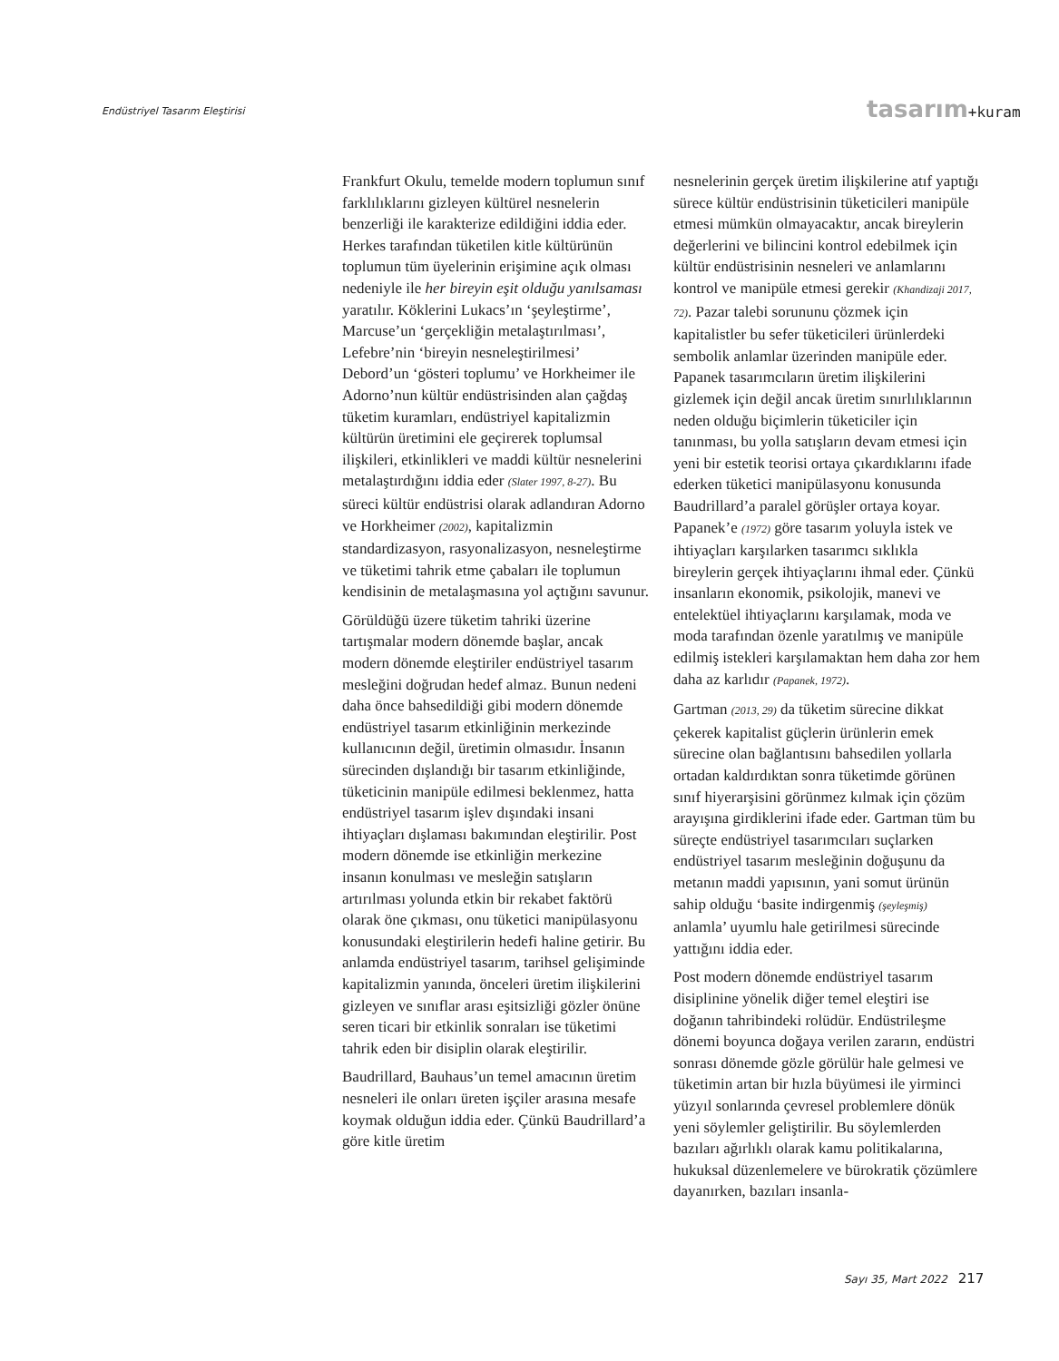Endüstriyel Tasarım Eleştirisi tasarım+kuram
Frankfurt Okulu, temelde modern toplumun sınıf farklılıklarını gizleyen kültürel nesnelerin benzerliği ile karakterize edildiğini iddia eder. Herkes tarafından tüketilen kitle kültürünün toplumun tüm üyelerinin erişimine açık olması nedeniyle ile her bireyin eşit olduğu yanılsaması yaratılır. Köklerini Lukacs’ın ‘şeyleştirme’, Marcuse’un ‘gerçekliğin metalaştırılması’, Lefebre’nin ‘bireyin nesneleştirilmesi’ Debord’un ‘gösteri toplumu’ ve Horkheimer ile Adorno’nun kültür endüstrisinden alan çağdaş tüketim kuramları, endüstriyel kapitalizmin kültürün üretimini ele geçirerek toplumsal ilişkileri, etkinlikleri ve maddi kültür nesnelerini metalaştırdığını iddia eder (Slater 1997, 8-27). Bu süreci kültür endüstrisi olarak adlandıran Adorno ve Horkheimer (2002), kapitalizmin standardizasyon, rasyonalizasyon, nesneleştirme ve tüketimi tahrik etme çabaları ile toplumun kendisinin de metalaşmasına yol açtığını savunur.
Görüldüğü üzere tüketim tahriki üzerine tartışmalar modern dönemde başlar, ancak modern dönemde eleştiriler endüstriyel tasarım mesleğini doğrudan hedef almaz. Bunun nedeni daha önce bahsedildiği gibi modern dönemde endüstriyel tasarım etkinliğinin merkezinde kullanıcının değil, üretimin olmasıdır. İnsanın sürecinden dışlandığı bir tasarım etkinliğinde, tüketicinin manipüle edilmesi beklenmez, hatta endüstriyel tasarım işlev dışındaki insani ihtiyaçları dışlaması bakımından eleştirilir. Post modern dönemde ise etkinliğin merkezine insanın konulması ve mesleğin satışların artırılması yolunda etkin bir rekabet faktörü olarak öne çıkması, onu tüketici manipülasyonu konusundaki eleştirilerin hedefi haline getirir. Bu anlamda endüstriyel tasarım, tarihsel gelişiminde kapitalizmin yanında, önceleri üretim ilişkilerini gizleyen ve sınıflar arası eşitsizliği gözler önüne seren ticari bir etkinlik sonraları ise tüketimi tahrik eden bir disiplin olarak eleştirilir.
Baudrillard, Bauhaus’un temel amacının üretim nesneleri ile onları üreten işçiler arasına mesafe koymak olduğun iddia eder. Çünkü Baudrillard’a göre kitle üretim
nesnelerinin gerçek üretim ilişkilerine atıf yaptığı sürece kültür endüstrisinin tüketicileri manipüle etmesi mümkün olmayacaktır, ancak bireylerin değerlerini ve bilincini kontrol edebilmek için kültür endüstrisinin nesneleri ve anlamlarını kontrol ve manipüle etmesi gerekir (Khandizaji 2017, 72). Pazar talebi sorununu çözmek için kapitalistler bu sefer tüketicileri ürünlerdeki sembolik anlamlar üzerinden manipüle eder. Papanek tasarımcıların üretim ilişkilerini gizlemek için değil ancak üretim sınırlılıklarının neden olduğu biçimlerin tüketiciler için tanınması, bu yolla satışların devam etmesi için yeni bir estetik teorisi ortaya çıkardıklarını ifade ederken tüketici manipülasyonu konusunda Baudrillard’a paralel görüşler ortaya koyar. Papanek’e (1972) göre tasarım yoluyla istek ve ihtiyaçları karşılarken tasarımcı sıklıkla bireylerin gerçek ihtiyaçlarını ihmal eder. Çünkü insanların ekonomik, psikolojik, manevi ve entelektüel ihtiyaçlarını karşılamak, moda ve moda tarafından özenle yaratılmış ve manipüle edilmiş istekleri karşılamaktan hem daha zor hem daha az karlıdır (Papanek, 1972).
Gartman (2013, 29) da tüketim sürecine dikkat çekerek kapitalist güçlerin ürünlerin emek sürecine olan bağlantısını bahsedilen yollarla ortadan kaldırdıktan sonra tüketimde görünen sınıf hiyerarşisini görünmez kılmak için çözüm arayışına girdiklerini ifade eder. Gartman tüm bu süreçte endüstriyel tasarımcıları suçlarken endüstriyel tasarım mesleğinin doğuşunu da metanın maddi yapısının, yani somut ürünün sahip olduğu ‘basite indirgenmiş (şeyleşmiş) anlamla’ uyumlu hale getirilmesi sürecinde yattığını iddia eder.
Post modern dönemde endüstriyel tasarım disiplinine yönelik diğer temel eleştiri ise doğanın tahribindeki rolüdür. Endüstrileşme dönemi boyunca doğaya verilen zararın, endüstri sonrası dönemde gözle görülür hale gelmesi ve tüketimin artan bir hızla büyümesi ile yirminci yüzyıl sonlarında çevresel problemlere dönük yeni söylemler geliştirilir. Bu söylemlerden bazıları ağırlıklı olarak kamu politikalarına, hukuksal düzenlemelere ve bürokratik çözümlere dayanırken, bazıları insanla-
Sayı 35, Mart 2022 217